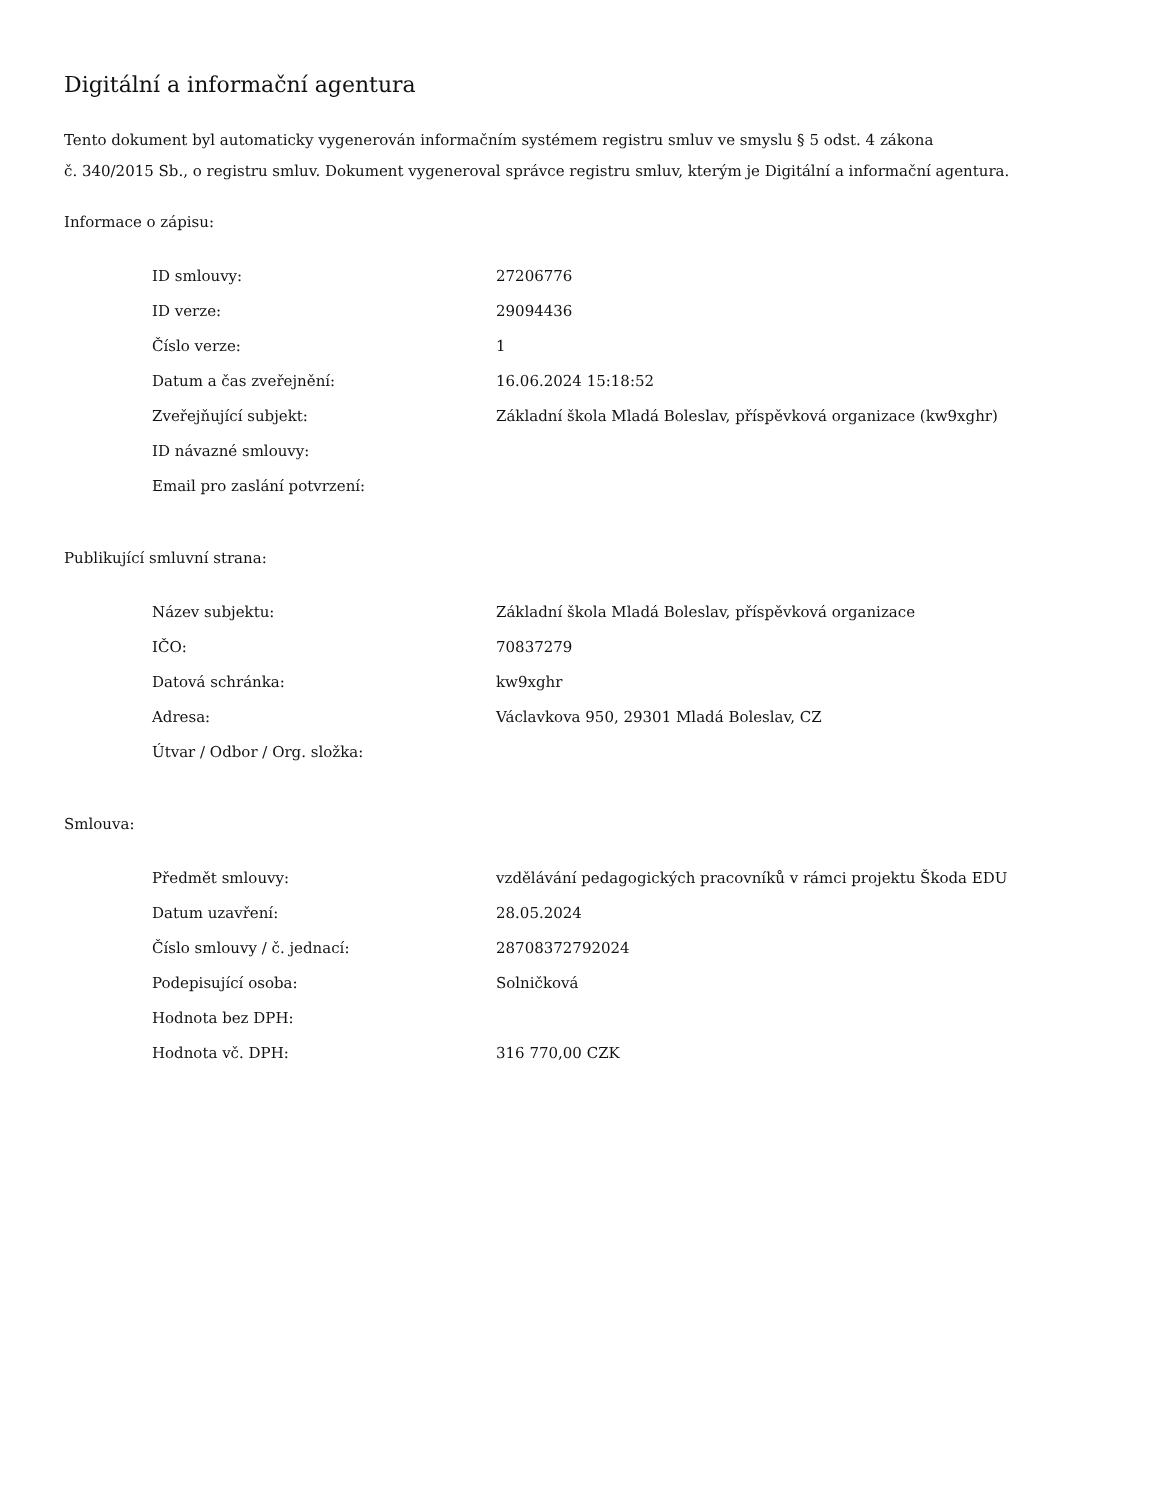Digitální a informační agentura
Tento dokument byl automaticky vygenerován informačním systémem registru smluv ve smyslu § 5 odst. 4 zákona
č. 340/2015 Sb., o registru smluv. Dokument vygeneroval správce registru smluv, kterým je Digitální a informační agentura.
Informace o zápisu:
| ID smlouvy: | 27206776 |
| ID verze: | 29094436 |
| Číslo verze: | 1 |
| Datum a čas zveřejnění: | 16.06.2024 15:18:52 |
| Zveřejňující subjekt: | Základní škola Mladá Boleslav, příspěvková organizace (kw9xghr) |
| ID návazné smlouvy: | |
| Email pro zaslání potvrzení: | |
Publikující smluvní strana:
| Název subjektu: | Základní škola Mladá Boleslav, příspěvková organizace |
| IČO: | 70837279 |
| Datová schránka: | kw9xghr |
| Adresa: | Václavkova 950, 29301 Mladá Boleslav, CZ |
| Útvar / Odbor / Org. složka: | |
Smlouva:
| Předmět smlouvy: | vzdělávání pedagogických pracovníků v rámci projektu Škoda EDU |
| Datum uzavření: | 28.05.2024 |
| Číslo smlouvy / č. jednací: | 28708372792024 |
| Podepisující osoba: | Solničková |
| Hodnota bez DPH: | |
| Hodnota vč. DPH: | 316 770,00 CZK |